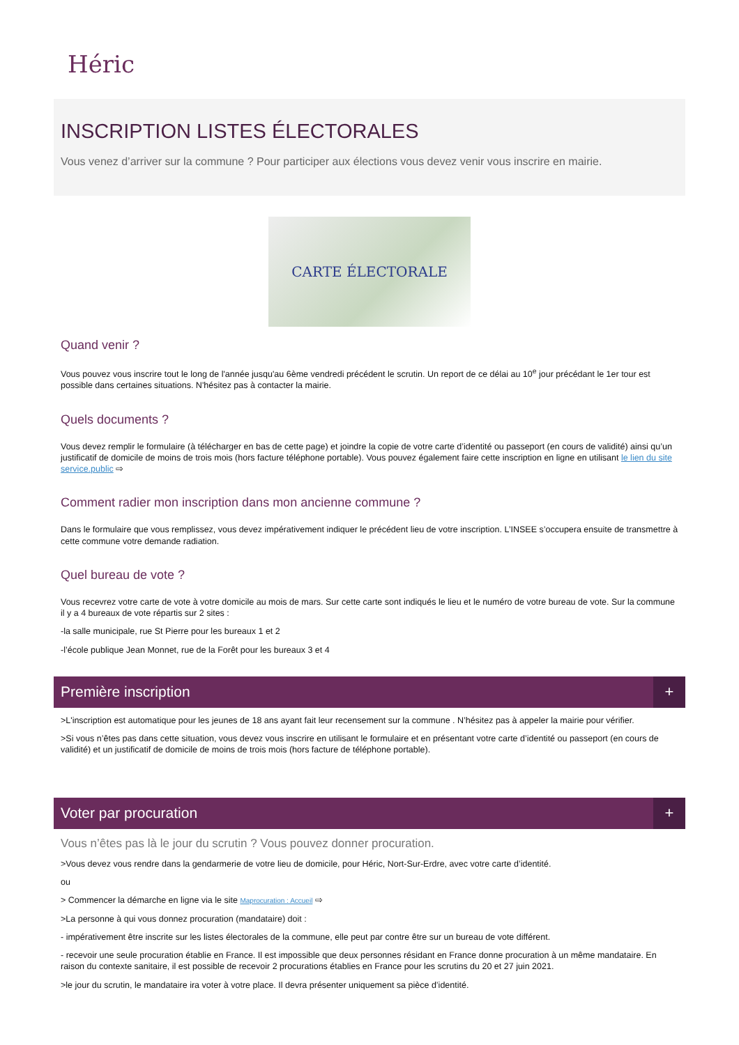Héric
INSCRIPTION LISTES ÉLECTORALES
Vous venez d’arriver sur la commune ? Pour participer aux élections vous devez venir vous inscrire en mairie.
CARTE ÉLECTORALE
Quand venir ?
Vous pouvez vous inscrire tout le long de l'année jusqu'au 6ème vendredi précédent le scrutin. Un report de ce délai au 10<sup>e</sup> jour précédant le 1er tour est possible dans certaines situations. N'hésitez pas à contacter la mairie.
Quels documents ?
Vous devez remplir le formulaire (à télécharger en bas de cette page) et joindre la copie de votre carte d’identité ou passeport (en cours de validité) ainsi qu’un justificatif de domicile de moins de trois mois (hors facture téléphone portable). Vous pouvez également faire cette inscription en ligne en utilisant le lien du site service.public ⇨
Comment radier mon inscription dans mon ancienne commune ?
Dans le formulaire que vous remplissez, vous devez impérativement indiquer le précédent lieu de votre inscription. L’INSEE s’occupera ensuite de transmettre à cette commune votre demande radiation.
Quel bureau de vote ?
Vous recevrez votre carte de vote à votre domicile au mois de mars. Sur cette carte sont indiqués le lieu et le numéro de votre bureau de vote. Sur la commune il y a 4 bureaux de vote répartis sur 2 sites :
-la salle municipale, rue St Pierre pour les bureaux 1 et 2
-l’école publique Jean Monnet, rue de la Forêt pour les bureaux 3 et 4
Première inscription +
>L'inscription est automatique pour les jeunes de 18 ans ayant fait leur recensement sur la commune . N’hésitez pas à appeler la mairie pour vérifier.
>Si vous n’êtes pas dans cette situation, vous devez vous inscrire en utilisant le formulaire et en présentant votre carte d’identité ou passeport (en cours de validité) et un justificatif de domicile de moins de trois mois (hors facture de téléphone portable).
Voter par procuration +
Vous n’êtes pas là le jour du scrutin ? Vous pouvez donner procuration.
>Vous devez vous rendre dans la gendarmerie de votre lieu de domicile, pour Héric, Nort-Sur-Erdre, avec votre carte d’identité.
ou
> Commencer la démarche en ligne via le site Maprocuration : Accueil ⇨
>La personne à qui vous donnez procuration (mandataire) doit :
- impérativement être inscrite sur les listes électorales de la commune, elle peut par contre être sur un bureau de vote différent.
- recevoir une seule procuration établie en France. Il est impossible que deux personnes résidant en France donne procuration à un même mandataire. En raison du contexte sanitaire, il est possible de recevoir 2 procurations établies en France pour les scrutins du 20 et 27 juin 2021.
>le jour du scrutin, le mandataire ira voter à votre place. Il devra présenter uniquement sa pièce d’identité.